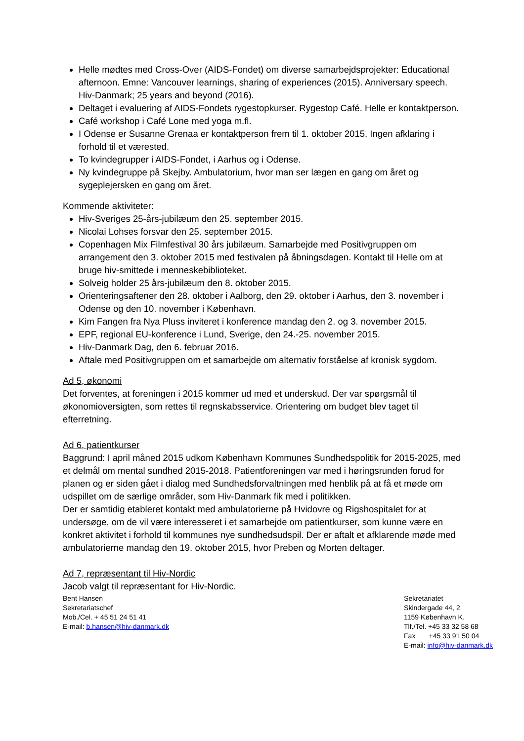Helle mødtes med Cross-Over (AIDS-Fondet) om diverse samarbejdsprojekter: Educational afternoon. Emne: Vancouver learnings, sharing of experiences (2015). Anniversary speech. Hiv-Danmark; 25 years and beyond (2016).
Deltaget i evaluering af AIDS-Fondets rygestopkurser. Rygestop Café. Helle er kontaktperson.
Café workshop i Café Lone med yoga m.fl.
I Odense er Susanne Grenaa er kontaktperson frem til 1. oktober 2015. Ingen afklaring i forhold til et værested.
To kvindegrupper i AIDS-Fondet, i Aarhus og i Odense.
Ny kvindegruppe på Skejby. Ambulatorium, hvor man ser lægen en gang om året og sygeplejersken en gang om året.
Kommende aktiviteter:
Hiv-Sveriges 25-års-jubilæum den 25. september 2015.
Nicolai Lohses forsvar den 25. september 2015.
Copenhagen Mix Filmfestival 30 års jubilæum. Samarbejde med Positivgruppen om arrangement den 3. oktober 2015 med festivalen på åbningsdagen. Kontakt til Helle om at bruge hiv-smittede i menneskebiblioteket.
Solveig holder 25 års-jubilæum den 8. oktober 2015.
Orienteringsaftener den 28. oktober i Aalborg, den 29. oktober i Aarhus, den 3. november i Odense og den 10. november i København.
Kim Fangen fra Nya Pluss inviteret i konference mandag den 2. og 3. november 2015.
EPF, regional EU-konference i Lund, Sverige, den 24.-25. november 2015.
Hiv-Danmark Dag, den 6. februar 2016.
Aftale med Positivgruppen om et samarbejde om alternativ forståelse af kronisk sygdom.
Ad 5, økonomi
Det forventes, at foreningen i 2015 kommer ud med et underskud. Der var spørgsmål til økonomioversigten, som rettes til regnskabsservice. Orientering om budget blev taget til efterretning.
Ad 6, patientkurser
Baggrund: I april måned 2015 udkom København Kommunes Sundhedspolitik for 2015-2025, med et delmål om mental sundhed 2015-2018. Patientforeningen var med i høringsrunden forud for planen og er siden gået i dialog med Sundhedsforvaltningen med henblik på at få et møde om udspillet om de særlige områder, som Hiv-Danmark fik med i politikken.
Der er samtidig etableret kontakt med ambulatorierne på Hvidovre og Rigshospitalet for at undersøge, om de vil være interesseret i et samarbejde om patientkurser, som kunne være en konkret aktivitet i forhold til kommunes nye sundhedsudspil. Der er aftalt et afklarende møde med ambulatorierne mandag den 19. oktober 2015, hvor Preben og Morten deltager.
Ad 7, repræsentant til Hiv-Nordic
Jacob valgt til repræsentant for Hiv-Nordic.
Bent Hansen
Sekretariatschef
Mob./Cel. + 45 51 24 51 41
E-mail: b.hansen@hiv-danmark.dk
Sekretariatet
Skindergade 44, 2
1159 København K.
Tlf./Tel. +45 33 32 58 68
Fax +45 33 91 50 04
E-mail: info@hiv-danmark.dk